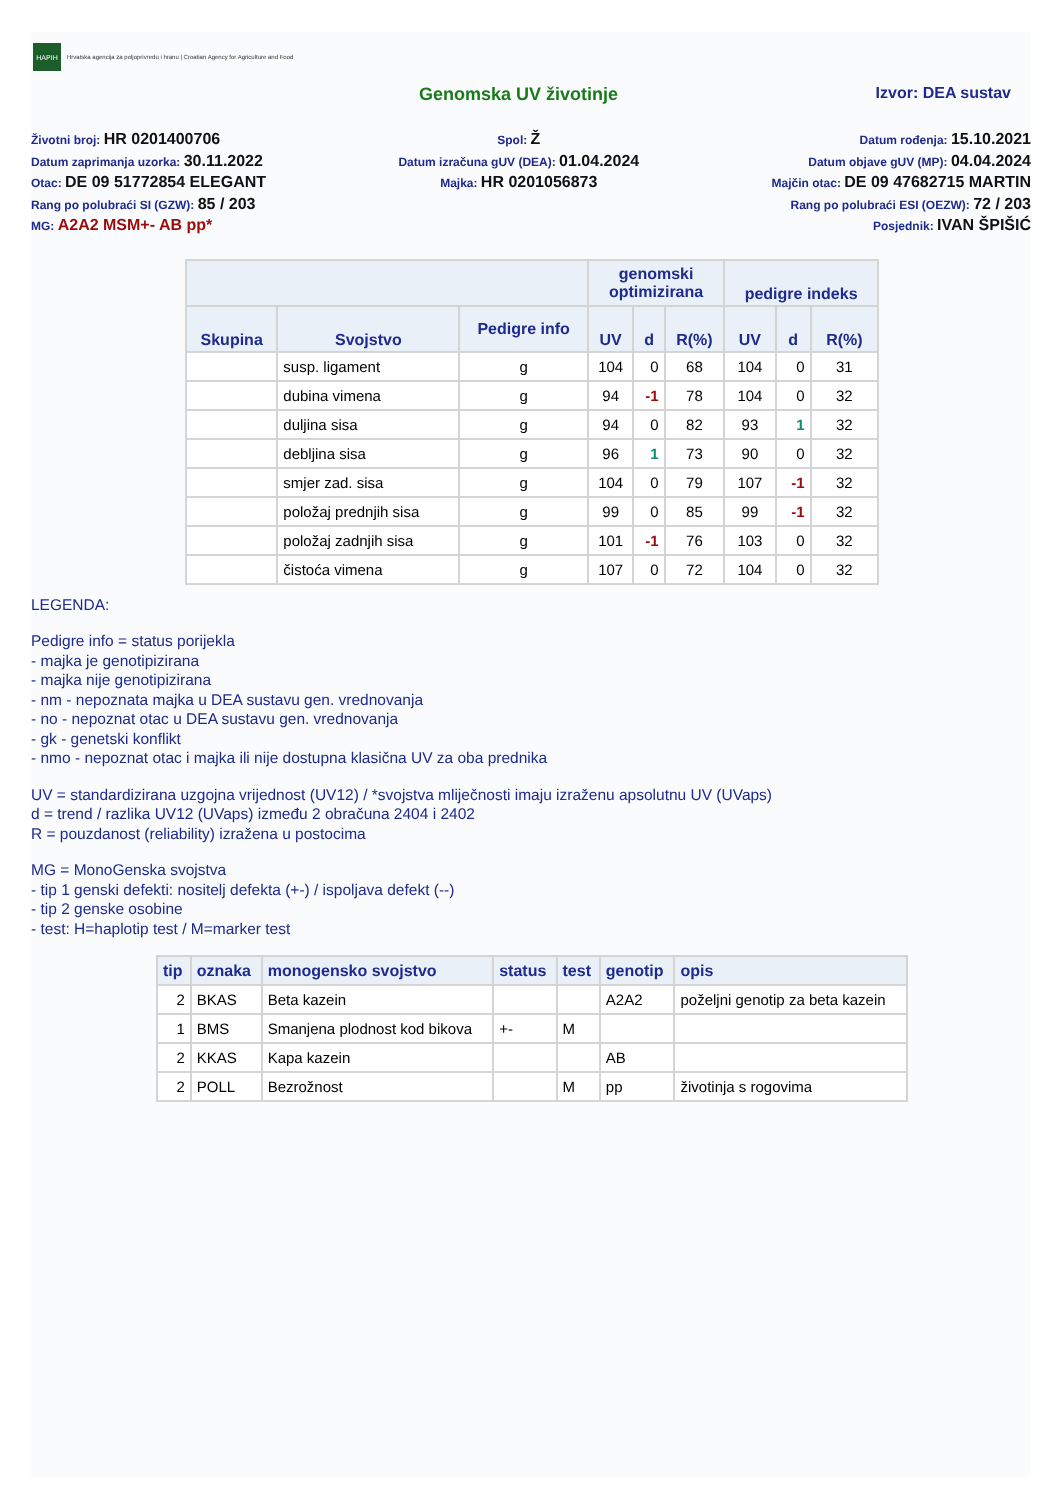HAPIH
Hrvatska agencija za poljoprivredu i hranu | Croatian Agency for Agriculture and Food
Genomska UV životinje Izvor: DEA sustav
Životni broj: HR 0201400706
Datum zaprimanja uzorka: 30.11.2022
Otac: DE 09 51772854 ELEGANT
Rang po polubraći SI (GZW): 85 / 203
MG: A2A2 MSM+- AB pp*
Spol: Ž
Datum izračuna gUV (DEA): 01.04.2024
Majka: HR 0201056873
Datum rođenja: 15.10.2021
Datum objave gUV (MP): 04.04.2024
Majčin otac: DE 09 47682715 MARTIN
Rang po polubraći ESI (OEZW): 72 / 203
Posjednik: IVAN ŠPIŠIĆ
| | | | genomski optimizirana | | | pedigre indeks | | |
| --- | --- | --- | --- | --- | --- | --- | --- | --- |
| Skupina | Svojstvo | Pedigre info | UV | d | R(%) | UV | d | R(%) |
| | susp. ligament | g | 104 | 0 | 68 | 104 | 0 | 31 |
| | dubina vimena | g | 94 | -1 | 78 | 104 | 0 | 32 |
| | duljina sisa | g | 94 | 0 | 82 | 93 | 1 | 32 |
| | debljina sisa | g | 96 | 1 | 73 | 90 | 0 | 32 |
| | smjer zad. sisa | g | 104 | 0 | 79 | 107 | -1 | 32 |
| | položaj prednjih sisa | g | 99 | 0 | 85 | 99 | -1 | 32 |
| | položaj zadnjih sisa | g | 101 | -1 | 76 | 103 | 0 | 32 |
| | čistoća vimena | g | 107 | 0 | 72 | 104 | 0 | 32 |
LEGENDA:
Pedigre info = status porijekla
- majka je genotipizirana
- majka nije genotipizirana
- nm - nepoznata majka u DEA sustavu gen. vrednovanja
- no - nepoznat otac u DEA sustavu gen. vrednovanja
- gk - genetski konflikt
- nmo - nepoznat otac i majka ili nije dostupna klasična UV za oba prednika
UV = standardizirana uzgojna vrijednost (UV12) / *svojstva mliječnosti imaju izraženu apsolutnu UV (UVaps)
d = trend / razlika UV12 (UVaps) između 2 obračuna 2404 i 2402
R = pouzdanost (reliability) izražena u postocima
MG = MonoGenska svojstva
- tip 1 genski defekti: nositelj defekta (+-) / ispoljava defekt (--)
- tip 2 genske osobine
- test: H=haplotip test / M=marker test
| tip | oznaka | monogensko svojstvo | status | test | genotip | opis |
| --- | --- | --- | --- | --- | --- | --- |
| 2 | BKAS | Beta kazein | | | A2A2 | poželjni genotip za beta kazein |
| 1 | BMS | Smanjena plodnost kod bikova | +- | M | | |
| 2 | KKAS | Kapa kazein | | | AB | |
| 2 | POLL | Bezrožnost | | M | pp | životinja s rogovima |